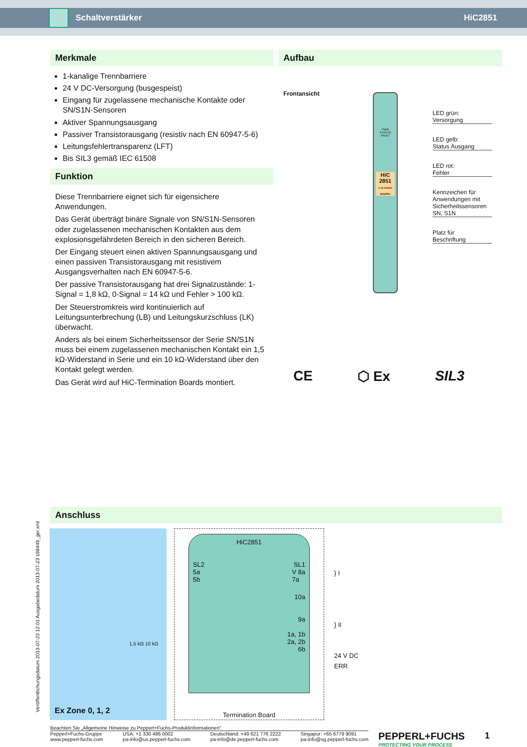Schaltverstärker HiC2851
Merkmale
1-kanalige Trennbarriere
24 V DC-Versorgung (busgespeist)
Eingang für zugelassene mechanische Kontakte oder SN/S1N-Sensoren
Aktiver Spannungsausgang
Passiver Transistorausgang (resistiv nach EN 60947-5-6)
Leitungsfehlertransparenz (LFT)
Bis SIL3 gemäß IEC 61508
Funktion
Diese Trennbarriere eignet sich für eigensichere Anwendungen.
Das Gerät überträgt binäre Signale von SN/S1N-Sensoren oder zugelassenen mechanischen Kontakten aus dem explosionsgefährdeten Bereich in den sicheren Bereich.
Der Eingang steuert einen aktiven Spannungsausgang und einen passiven Transistorausgang mit resistivem Ausgangsverhalten nach EN 60947-5-6.
Der passive Transistorausgang hat drei Signalzustände: 1-Signal = 1,8 kΩ, 0-Signal = 14 kΩ und Fehler > 100 kΩ.
Der Steuerstromkreis wird kontinuierlich auf Leitungsunterbrechung (LB) und Leitungskurzschluss (LK) überwacht.
Anders als bei einem Sicherheitssensor der Serie SN/S1N muss bei einem zugelassenen mechanischen Kontakt ein 1,5 kΩ-Widerstand in Serie und ein 10 kΩ-Widerstand über den Kontakt gelegt werden.
Das Gerät wird auf HiC-Termination Boards montiert.
Aufbau
Frontansicht
PWR
STATUS
FAULT
HiC 2851
1 ch Switch Amplifier
LED grün:
Versorgung
LED gelb:
Status Ausgang
LED rot:
Fehler
Kennzeichen für Anwendungen mit Sicherheitssensoren SN, S1N
Platz für
Beschriftung
CE ⬡ Ex SIL3
Veröffentlichungsdatum 2013-07-23 12:01 Ausgabedatum 2013-07-23 198449_ger.xml
Anschluss
1,5 kΩ 10 kΩ
Ex Zone 0, 1, 2
HiC2851
SL2 SL1
5a
5b V 8a
7a
10a
9a
1a, 1b
2a, 2b
6b
Termination Board
} I
} II
24 V DC
ERR
Beachten Sie „Allgemeine Hinweise zu Pepperl+Fuchs-Produktinformationen“.
Pepperl+Fuchs-Gruppe
www.pepperl-fuchs.com USA: +1 330 486 0002
pa-info@us.pepperl-fuchs.com Deutschland: +49 621 776 2222
pa-info@de.pepperl-fuchs.com Singapur: +65 6779 9091
pa-info@sg.pepperl-fuchs.com
PEPPERL+FUCHS
PROTECTING YOUR PROCESS
1